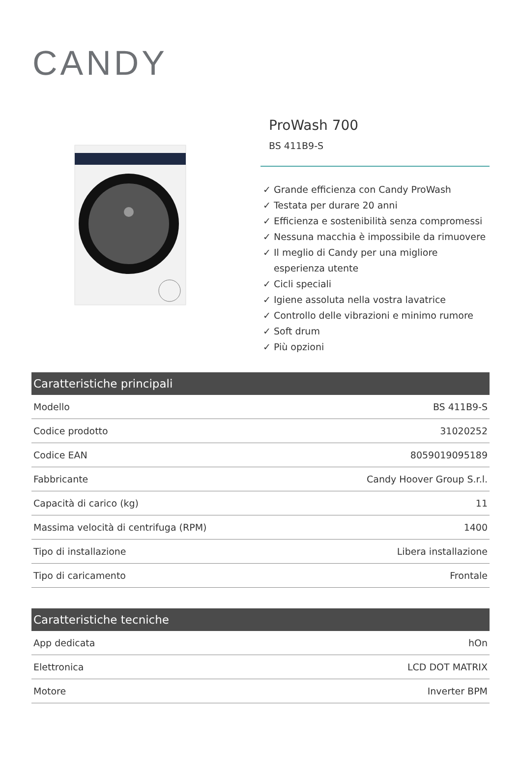CANDY
ProWash 700
BS 411B9-S
✓ Grande efficienza con Candy ProWash
✓ Testata per durare 20 anni
✓ Efficienza e sostenibilità senza compromessi
✓ Nessuna macchia è impossibile da rimuovere
✓ Il meglio di Candy per una migliore esperienza utente
✓ Cicli speciali
✓ Igiene assoluta nella vostra lavatrice
✓ Controllo delle vibrazioni e minimo rumore
✓ Soft drum
✓ Più opzioni
Caratteristiche principali
| Modello | BS 411B9-S |
| Codice prodotto | 31020252 |
| Codice EAN | 8059019095189 |
| Fabbricante | Candy Hoover Group S.r.l. |
| Capacità di carico (kg) | 11 |
| Massima velocità di centrifuga (RPM) | 1400 |
| Tipo di installazione | Libera installazione |
| Tipo di caricamento | Frontale |
Caratteristiche tecniche
| App dedicata | hOn |
| Elettronica | LCD DOT MATRIX |
| Motore | Inverter BPM |